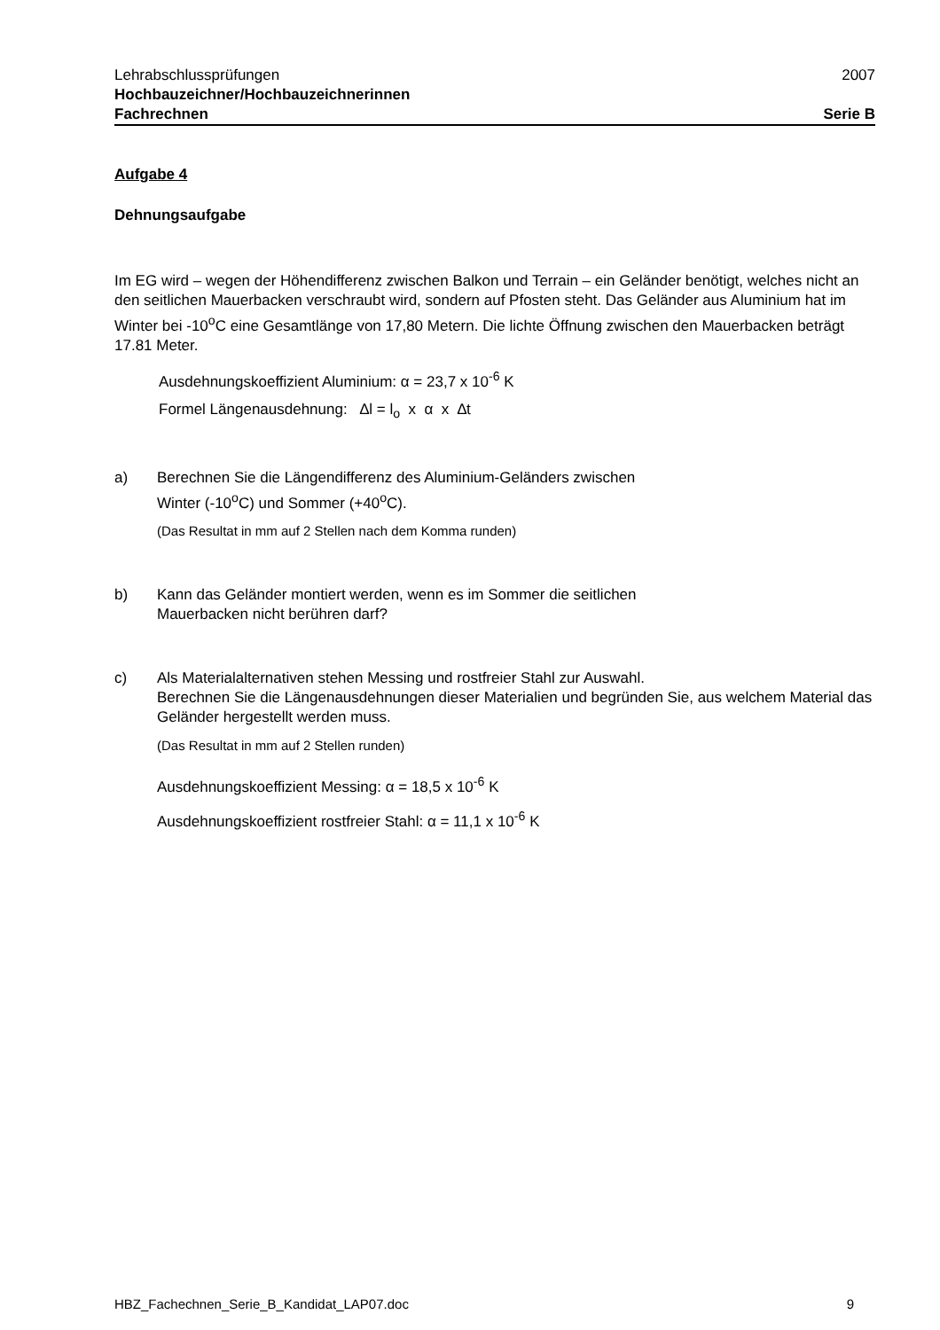Lehrabschlussprüfungen 2007
Hochbauzeichner/Hochbauzeichnerinnen
Fachrechnen Serie B
Aufgabe 4
Dehnungsaufgabe
Im EG wird – wegen der Höhendifferenz zwischen Balkon und Terrain – ein Geländer benötigt, welches nicht an den seitlichen Mauerbacken verschraubt wird, sondern auf Pfosten steht. Das Geländer aus Aluminium hat im Winter bei -10<sup>o</sup>C eine Gesamtlänge von 17,80 Metern. Die lichte Öffnung zwischen den Mauerbacken beträgt 17.81 Meter.
Ausdehnungskoeffizient Aluminium: α = 23,7 x 10<sup>-6</sup> K
Formel Längenausdehnung: ∆l = l<sub>o</sub> x α x ∆t
a) Berechnen Sie die Längendifferenz des Aluminium-Geländers zwischen
Winter (-10<sup>o</sup>C) und Sommer (+40<sup>o</sup>C).
(Das Resultat in mm auf 2 Stellen nach dem Komma runden)
b) Kann das Geländer montiert werden, wenn es im Sommer die seitlichen
Mauerbacken nicht berühren darf?
c) Als Materialalternativen stehen Messing und rostfreier Stahl zur Auswahl.
Berechnen Sie die Längenausdehnungen dieser Materialien und begründen Sie, aus welchem Material das Geländer hergestellt werden muss.
(Das Resultat in mm auf 2 Stellen runden)
Ausdehnungskoeffizient Messing: α = 18,5 x 10<sup>-6</sup> K
Ausdehnungskoeffizient rostfreier Stahl: α = 11,1 x 10<sup>-6</sup> K
HBZ_Fachechnen_Serie_B_Kandidat_LAP07.doc 9